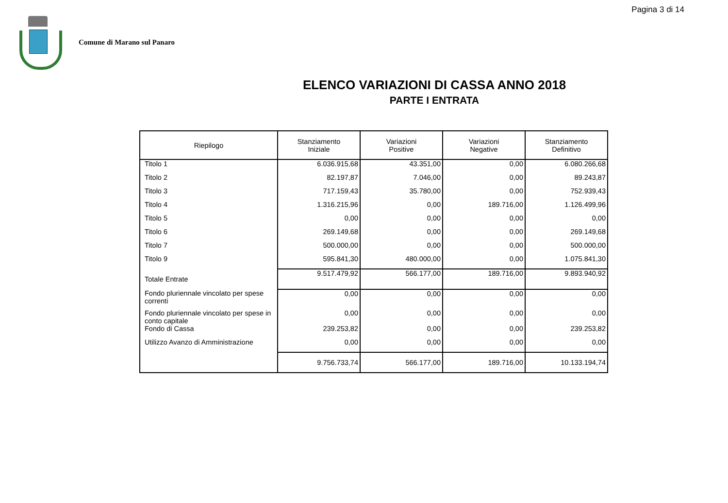Pagina 3 di 14
Comune di Marano sul Panaro
ELENCO VARIAZIONI DI CASSA ANNO 2018
PARTE I ENTRATA
| Riepilogo | Stanziamento Iniziale | Variazioni Positive | Variazioni Negative | Stanziamento Definitivo |
| --- | --- | --- | --- | --- |
| Titolo 1 | 6.036.915,68 | 43.351,00 | 0,00 | 6.080.266,68 |
| Titolo 2 | 82.197,87 | 7.046,00 | 0,00 | 89.243,87 |
| Titolo 3 | 717.159,43 | 35.780,00 | 0,00 | 752.939,43 |
| Titolo 4 | 1.316.215,96 | 0,00 | 189.716,00 | 1.126.499,96 |
| Titolo 5 | 0,00 | 0,00 | 0,00 | 0,00 |
| Titolo 6 | 269.149,68 | 0,00 | 0,00 | 269.149,68 |
| Titolo 7 | 500.000,00 | 0,00 | 0,00 | 500.000,00 |
| Titolo 9 | 595.841,30 | 480.000,00 | 0,00 | 1.075.841,30 |
| Totale Entrate | 9.517.479,92 | 566.177,00 | 189.716,00 | 9.893.940,92 |
| Fondo pluriennale vincolato per spese correnti | 0,00 | 0,00 | 0,00 | 0,00 |
| Fondo pluriennale vincolato per spese in conto capitale | 0,00 | 0,00 | 0,00 | 0,00 |
| Fondo di Cassa | 239.253,82 | 0,00 | 0,00 | 239.253,82 |
| Utilizzo Avanzo di Amministrazione | 0,00 | 0,00 | 0,00 | 0,00 |
| | 9.756.733,74 | 566.177,00 | 189.716,00 | 10.133.194,74 |